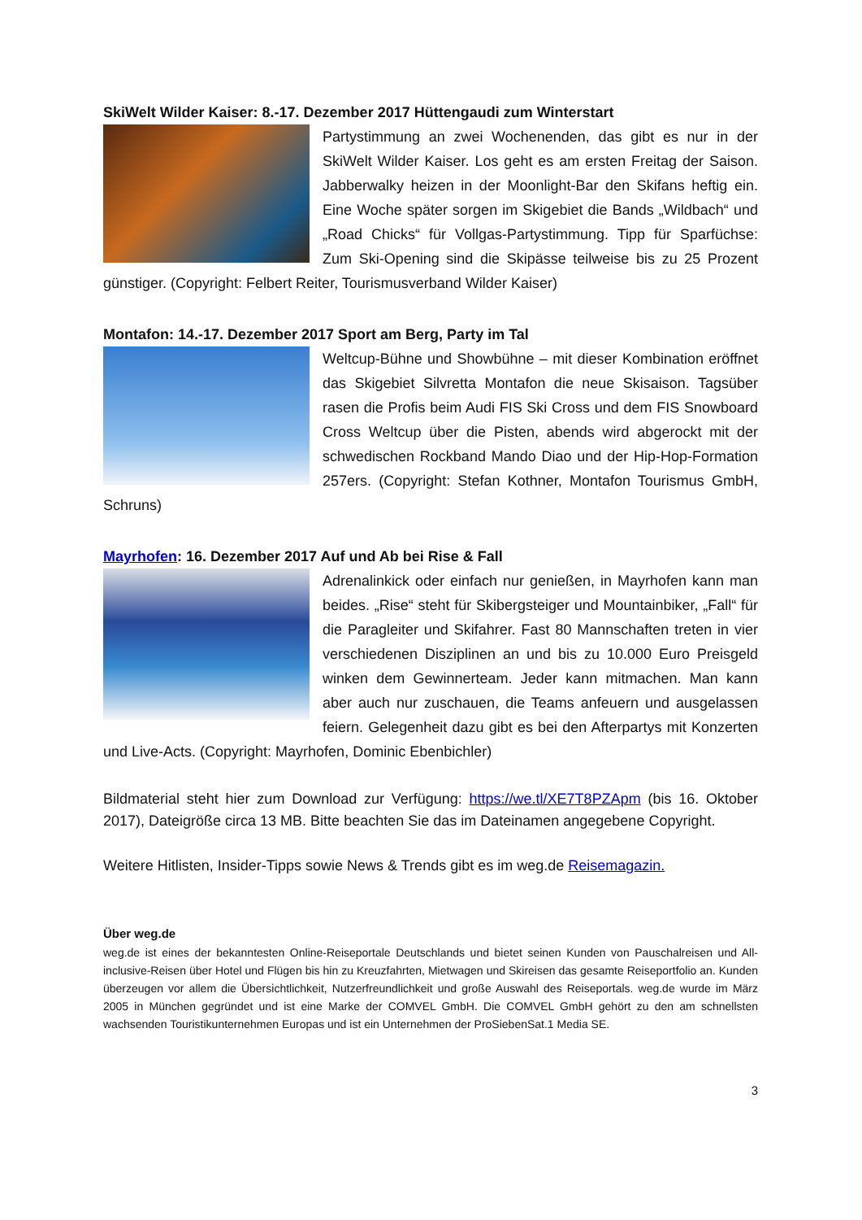SkiWelt Wilder Kaiser: 8.-17. Dezember 2017 Hüttengaudi zum Winterstart
Partystimmung an zwei Wochenenden, das gibt es nur in der SkiWelt Wilder Kaiser. Los geht es am ersten Freitag der Saison. Jabberwalky heizen in der Moonlight-Bar den Skifans heftig ein. Eine Woche später sorgen im Skigebiet die Bands „Wildbach“ und „Road Chicks“ für Vollgas-Partystimmung. Tipp für Sparfüchse: Zum Ski-Opening sind die Skipässe teilweise bis zu 25 Prozent günstiger. (Copyright: Felbert Reiter, Tourismusverband Wilder Kaiser)
Montafon: 14.-17. Dezember 2017 Sport am Berg, Party im Tal
Weltcup-Bühne und Showbühne – mit dieser Kombination eröffnet das Skigebiet Silvretta Montafon die neue Skisaison. Tagsüber rasen die Profis beim Audi FIS Ski Cross und dem FIS Snowboard Cross Weltcup über die Pisten, abends wird abgerockt mit der schwedischen Rockband Mando Diao und der Hip-Hop-Formation 257ers. (Copyright: Stefan Kothner, Montafon Tourismus GmbH, Schruns)
Mayrhofen: 16. Dezember 2017 Auf und Ab bei Rise & Fall
Adrenalinkick oder einfach nur genießen, in Mayrhofen kann man beides. „Rise“ steht für Skibergsteiger und Mountainbiker, „Fall“ für die Paragleiter und Skifahrer. Fast 80 Mannschaften treten in vier verschiedenen Disziplinen an und bis zu 10.000 Euro Preisgeld winken dem Gewinnerteam. Jeder kann mitmachen. Man kann aber auch nur zuschauen, die Teams anfeuern und ausgelassen feiern. Gelegenheit dazu gibt es bei den Afterpartys mit Konzerten und Live-Acts. (Copyright: Mayrhofen, Dominic Ebenbichler)
Bildmaterial steht hier zum Download zur Verfügung: https://we.tl/XE7T8PZApm (bis 16. Oktober 2017), Dateigröße circa 13 MB. Bitte beachten Sie das im Dateinamen angegebene Copyright.
Weitere Hitlisten, Insider-Tipps sowie News & Trends gibt es im weg.de Reisemagazin.
Über weg.de
weg.de ist eines der bekanntesten Online-Reiseportale Deutschlands und bietet seinen Kunden von Pauschalreisen und All-inclusive-Reisen über Hotel und Flügen bis hin zu Kreuzfahrten, Mietwagen und Skireisen das gesamte Reiseportfolio an. Kunden überzeugen vor allem die Übersichtlichkeit, Nutzerfreundlichkeit und große Auswahl des Reiseportals. weg.de wurde im März 2005 in München gegründet und ist eine Marke der COMVEL GmbH. Die COMVEL GmbH gehört zu den am schnellsten wachsenden Touristikunternehmen Europas und ist ein Unternehmen der ProSiebenSat.1 Media SE.
3